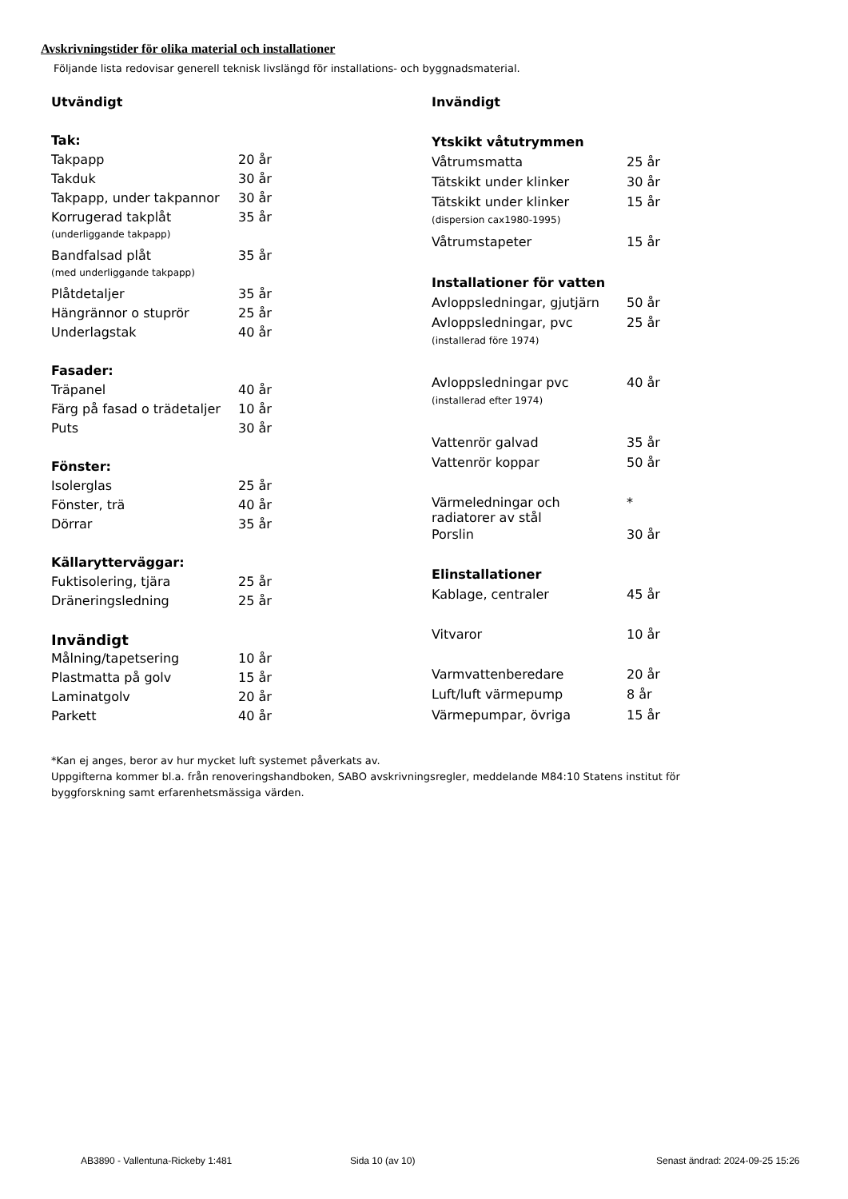Avskrivningstider för olika material och installationer
Följande lista redovisar generell teknisk livslängd för installations- och byggnadsmaterial.
| Utvändigt | |
| Tak: | |
| Takpapp | 20 år |
| Takduk | 30 år |
| Takpapp, under takpannor | 30 år |
| Korrugerad takplåt | 35 år |
| (underliggande takpapp) | |
| Bandfalsad plåt | 35 år |
| (med underliggande takpapp) | |
| Plåtdetaljer | 35 år |
| Hängrännor o stuprör | 25 år |
| Underlagstak | 40 år |
| Fasader: | |
| Träpanel | 40 år |
| Färg på fasad o trädetaljer | 10 år |
| Puts | 30 år |
| Fönster: | |
| Isolerglas | 25 år |
| Fönster, trä | 40 år |
| Dörrar | 35 år |
| Källarytterväggar: | |
| Fuktisolering, tjära | 25 år |
| Dräneringsledning | 25 år |
| Invändigt | |
| Målning/tapetsering | 10 år |
| Plastmatta på golv | 15 år |
| Laminatgolv | 20 år |
| Parkett | 40 år |
| Invändigt | |
| Ytskikt våtutrymmen | |
| Våtrumsmatta | 25 år |
| Tätskikt under klinker | 30 år |
| Tätskikt under klinker | 15 år |
| (dispersion cax1980-1995) | |
| Våtrumstapeter | 15 år |
| Installationer för vatten | |
| Avloppsledningar, gjutjärn | 50 år |
| Avloppsledningar, pvc | 25 år |
| (installerad före 1974) | |
| Avloppsledningar pvc | 40 år |
| (installerad efter 1974) | |
| Vattenrör galvad | 35 år |
| Vattenrör koppar | 50 år |
| Värmeledningar och radiatorer av stål | * |
| Porslin | 30 år |
| Elinstallationer | |
| Kablage, centraler | 45 år |
| Vitvaror | 10 år |
| Varmvattenberedare | 20 år |
| Luft/luft värmepump | 8 år |
| Värmepumpar, övriga | 15 år |
*Kan ej anges, beror av hur mycket luft systemet påverkats av.
Uppgifterna kommer bl.a. från renoveringshandboken, SABO avskrivningsregler, meddelande M84:10 Statens institut för
byggforskning samt erfarenhetsmässiga värden.
AB3890 - Vallentuna-Rickeby 1:481
Sida 10 (av 10)
Senast ändrad: 2024-09-25 15:26